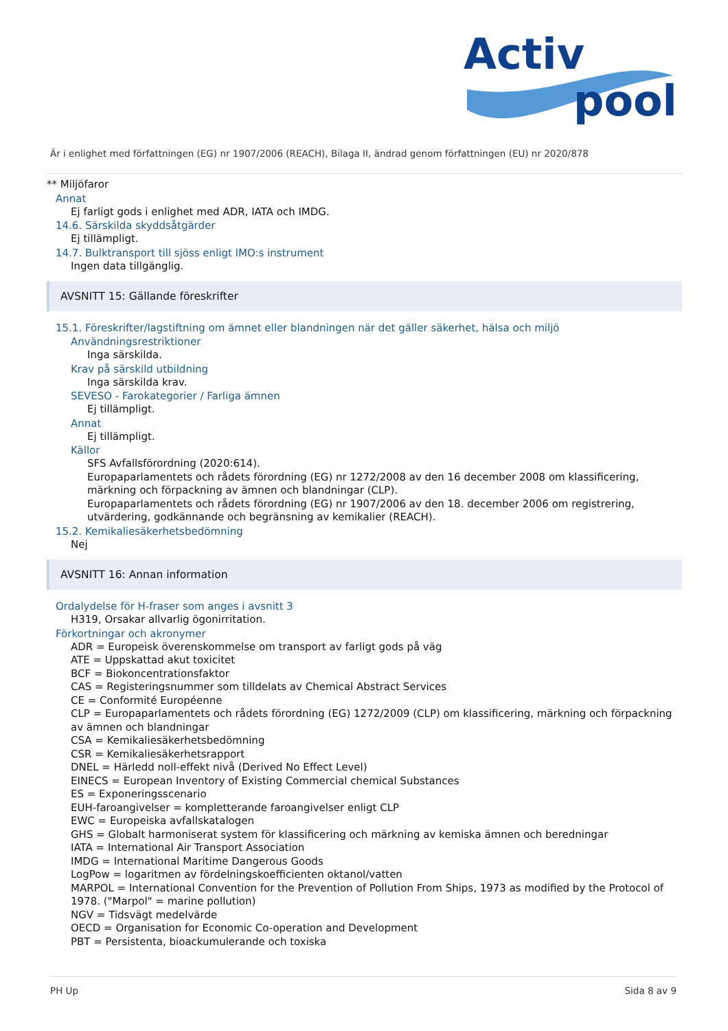Activ
pool
Är i enlighet med författningen (EG) nr 1907/2006 (REACH), Bilaga II, ändrad genom författningen (EU) nr 2020/878
** Miljöfaror
Annat
Ej farligt gods i enlighet med ADR, IATA och IMDG.
14.6. Särskilda skyddsåtgärder
Ej tillämpligt.
14.7. Bulktransport till sjöss enligt IMO:s instrument
Ingen data tillgänglig.
AVSNITT 15: Gällande föreskrifter
15.1. Föreskrifter/lagstiftning om ämnet eller blandningen när det gäller säkerhet, hälsa och miljö
Användningsrestriktioner
Inga särskilda.
Krav på särskild utbildning
Inga särskilda krav.
SEVESO - Farokategorier / Farliga ämnen
Ej tillämpligt.
Annat
Ej tillämpligt.
Källor
SFS Avfallsförordning (2020:614).
Europaparlamentets och rådets förordning (EG) nr 1272/2008 av den 16 december 2008 om klassificering, märkning och förpackning av ämnen och blandningar (CLP).
Europaparlamentets och rådets förordning (EG) nr 1907/2006 av den 18. december 2006 om registrering, utvärdering, godkännande och begränsning av kemikalier (REACH).
15.2. Kemikaliesäkerhetsbedömning
Nej
AVSNITT 16: Annan information
Ordalydelse för H-fraser som anges i avsnitt 3
H319, Orsakar allvarlig ögonirritation.
Förkortningar och akronymer
ADR = Europeisk överenskommelse om transport av farligt gods på väg
ATE = Uppskattad akut toxicitet
BCF = Biokoncentrationsfaktor
CAS = Registeringsnummer som tilldelats av Chemical Abstract Services
CE = Conformité Européenne
CLP = Europaparlamentets och rådets förordning (EG) 1272/2009 (CLP) om klassificering, märkning och förpackning av ämnen och blandningar
CSA = Kemikaliesäkerhetsbedömning
CSR = Kemikaliesäkerhetsrapport
DNEL = Härledd noll-effekt nivå (Derived No Effect Level)
EINECS = European Inventory of Existing Commercial chemical Substances
ES = Exponeringsscenario
EUH-faroangivelser = kompletterande faroangivelser enligt CLP
EWC = Europeiska avfallskatalogen
GHS = Globalt harmoniserat system för klassificering och märkning av kemiska ämnen och beredningar
IATA = International Air Transport Association
IMDG = International Maritime Dangerous Goods
LogPow = logaritmen av fördelningskoefficienten oktanol/vatten
MARPOL = International Convention for the Prevention of Pollution From Ships, 1973 as modified by the Protocol of 1978. ("Marpol" = marine pollution)
NGV = Tidsvägt medelvärde
OECD = Organisation for Economic Co-operation and Development
PBT = Persistenta, bioackumulerande och toxiska
PH Up Sida 8 av 9